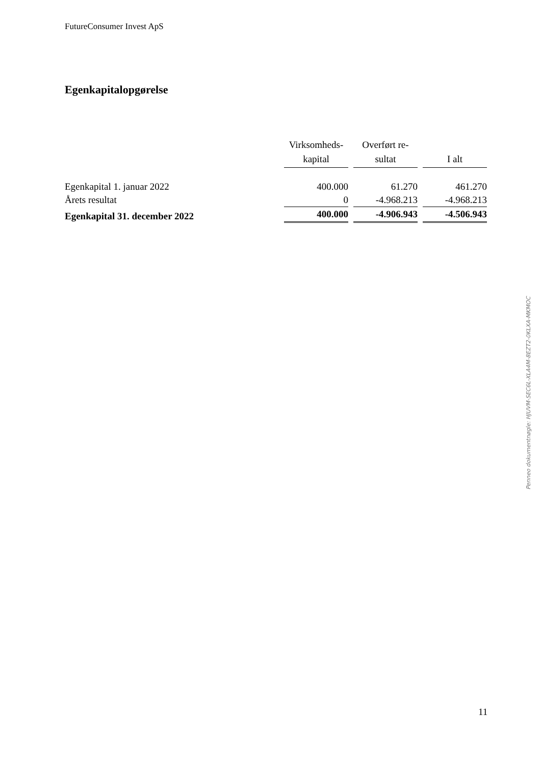FutureConsumer Invest ApS
Egenkapitalopgørelse
| | Virksomheds- kapital | Overført re- sultat | I alt |
| Egenkapital 1. januar 2022 | 400.000 | 61.270 | 461.270 |
| Årets resultat | 0 | -4.968.213 | -4.968.213 |
| Egenkapital 31. december 2022 | 400.000 | -4.906.943 | -4.506.943 |
Penneo dokumentnøgle: HJUVM-SEC6L-XLA4M-8EZT2-0KLXA-MKMOC
11